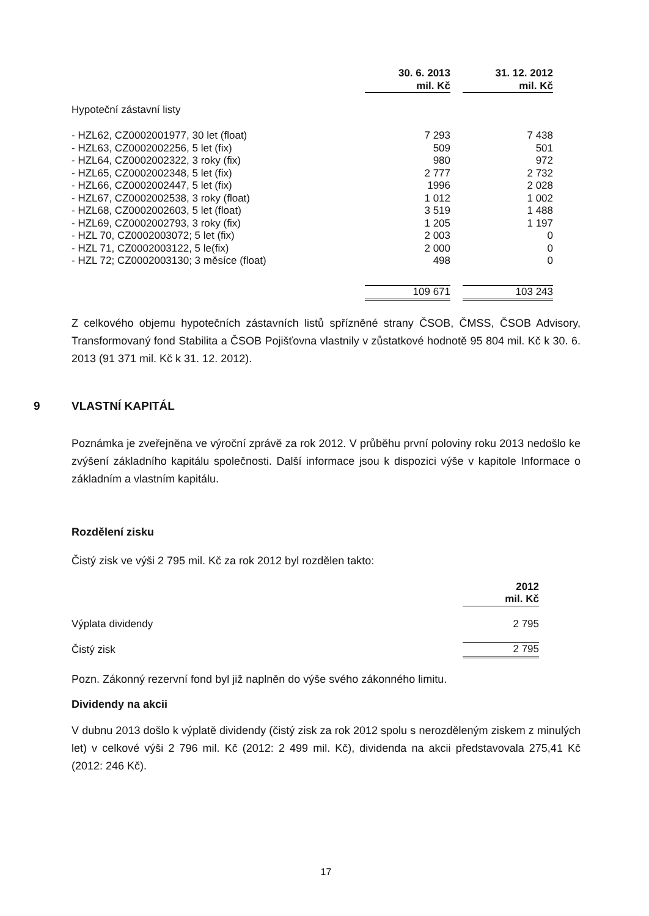| | 30. 6. 2013 mil. Kč | | 31. 12. 2012 mil. Kč |
| Hypoteční zástavní listy | | | |
| - HZL62, CZ0002001977, 30 let (float) | 7 293 | | 7 438 |
| - HZL63, CZ0002002256, 5 let (fix) | 509 | | 501 |
| - HZL64, CZ0002002322, 3 roky (fix) | 980 | | 972 |
| - HZL65, CZ0002002348, 5 let (fix) | 2 777 | | 2 732 |
| - HZL66, CZ0002002447, 5 let (fix) | 1996 | | 2 028 |
| - HZL67, CZ0002002538, 3 roky (float) | 1 012 | | 1 002 |
| - HZL68, CZ0002002603, 5 let (float) | 3 519 | | 1 488 |
| - HZL69, CZ0002002793, 3 roky (fix) | 1 205 | | 1 197 |
| - HZL 70, CZ0002003072; 5 let (fix) | 2 003 | | 0 |
| - HZL 71, CZ0002003122, 5 le(fix) | 2 000 | | 0 |
| - HZL 72; CZ0002003130; 3 měsíce (float) | 498 | | 0 |
| | 109 671 | | 103 243 |
Z celkového objemu hypotečních zástavních listů spřízněné strany ČSOB, ČMSS, ČSOB Advisory, Transformovaný fond Stabilita a ČSOB Pojišťovna vlastnily v zůstatkové hodnotě 95 804 mil. Kč k 30. 6. 2013 (91 371 mil. Kč k 31. 12. 2012).
9 VLASTNÍ KAPITÁL
Poznámka je zveřejněna ve výroční zprávě za rok 2012. V průběhu první poloviny roku 2013 nedošlo ke zvýšení základního kapitálu společnosti. Další informace jsou k dispozici výše v kapitole Informace o základním a vlastním kapitálu.
Rozdělení zisku
Čistý zisk ve výši 2 795 mil. Kč za rok 2012 byl rozdělen takto:
| | 2012 mil. Kč |
| Výplata dividendy | 2 795 |
| Čistý zisk | 2 795 |
Pozn. Zákonný rezervní fond byl již naplněn do výše svého zákonného limitu.
Dividendy na akcii
V dubnu 2013 došlo k výplatě dividendy (čistý zisk za rok 2012 spolu s nerozděleným ziskem z minulých let) v celkové výši 2 796 mil. Kč (2012: 2 499 mil. Kč), dividenda na akcii představovala 275,41 Kč (2012: 246 Kč).
17